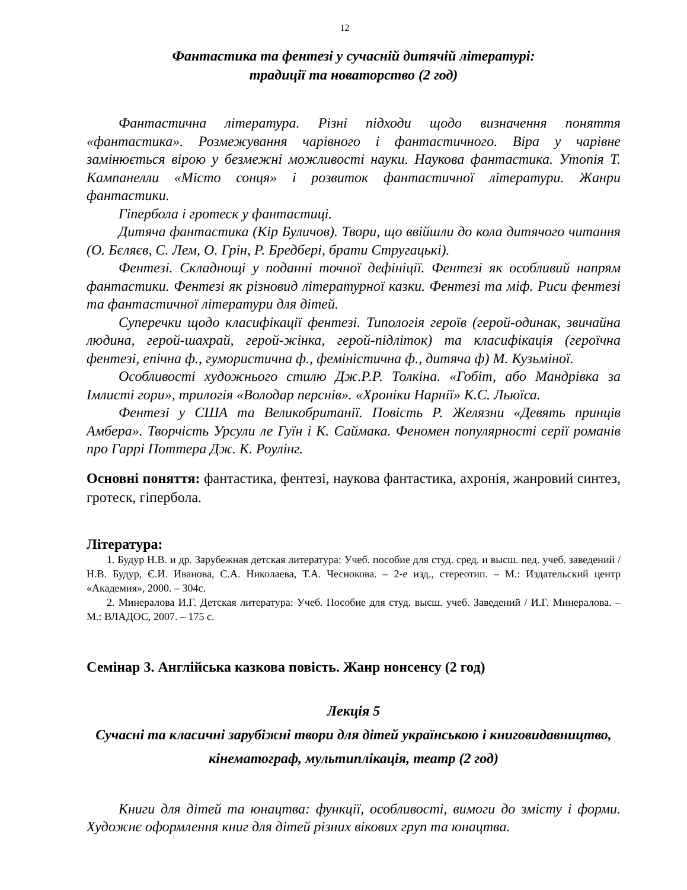12
Фантастика та фентезі у сучасній дитячій літературі:
традиції та новаторство (2 год)
Фантастична література. Різні підходи щодо визначення поняття «фантастика». Розмежування чарівного і фантастичного. Віра у чарівне замінюється вірою у безмежні можливості науки. Наукова фантастика. Утопія Т. Кампанелли «Місто сонця» і розвиток фантастичної літератури. Жанри фантастики.
Гіпербола і гротеск у фантастиці.
Дитяча фантастика (Кір Буличов). Твори, що ввійшли до кола дитячого читання (О. Бєляєв, С. Лем, О. Грін, Р. Бредбері, брати Стругацькі).
Фентезі. Складнощі у поданні точної дефініції. Фентезі як особливий напрям фантастики. Фентезі як різновид літературної казки. Фентезі та міф. Риси фентезі та фантастичної літератури для дітей.
Суперечки щодо класифікації фентезі. Типологія героїв (герой-одинак, звичайна людина, герой-шахрай, герой-жінка, герой-підліток) та класифікація (героїчна фентезі, епічна ф., гумористична ф., феміністична ф., дитяча ф) М. Кузьміної.
Особливості художнього стилю Дж.Р.Р. Толкіна. «Гобіт, або Мандрівка за Імлисті гори», трилогія «Володар перснів». «Хроніки Нарнії» К.С. Льюїса.
Фентезі у США та Великобританії. Повість Р. Желязни «Девять принців Амбера». Творчість Урсули ле Гуїн і К. Саймака. Феномен популярності серії романів про Гаррі Поттера Дж. К. Роулінг.
Основні поняття: фантастика, фентезі, наукова фантастика, ахронія, жанровий синтез, гротеск, гіпербола.
Література:
1. Будур Н.В. и др. Зарубежная детская литература: Учеб. пособие для студ. сред. и высш. пед. учеб. заведений / Н.В. Будур, Є.И. Иванова, С.А. Николаева, Т.А. Чеснокова. – 2-е изд., стереотип. – М.: Издательский центр «Академия», 2000. – 304с.
2. Минералова И.Г. Детская литература: Учеб. Пособие для студ. высш. учеб. Заведений / И.Г. Минералова. – М.: ВЛАДОС, 2007. – 175 с.
Семінар 3. Англійська казкова повість. Жанр нонсенсу (2 год)
Лекція 5
Сучасні та класичні зарубіжні твори для дітей українською і книговидавництво, кінематограф, мультиплікація, театр (2 год)
Книги для дітей та юнацтва: функції, особливості, вимоги до змісту і форми. Художнє оформлення книг для дітей різних вікових груп та юнацтва.